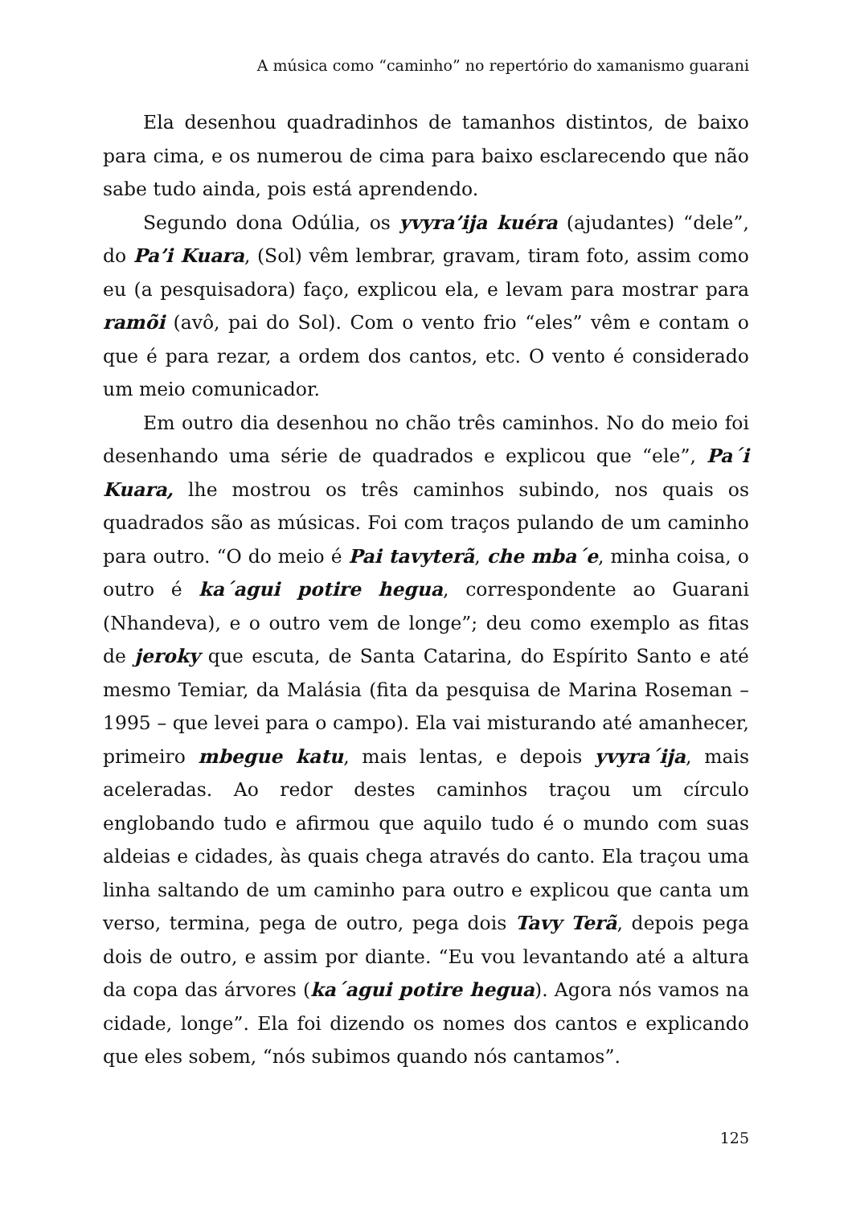A música como “caminho” no repertório do xamanismo guarani
Ela desenhou quadradinhos de tamanhos distintos, de baixo para cima, e os numerou de cima para baixo esclarecendo que não sabe tudo ainda, pois está aprendendo.
Segundo dona Odúlia, os yvyra’ija kuéra (ajudantes) “dele”, do Pa’i Kuara, (Sol) vêm lembrar, gravam, tiram foto, assim como eu (a pesquisadora) faço, explicou ela, e levam para mostrar para ramõi (avô, pai do Sol). Com o vento frio “eles” vêm e contam o que é para rezar, a ordem dos cantos, etc. O vento é considerado um meio comunicador.
Em outro dia desenhou no chão três caminhos. No do meio foi desenhando uma série de quadrados e explicou que “ele”, Pa´i Kuara, lhe mostrou os três caminhos subindo, nos quais os quadrados são as músicas. Foi com traços pulando de um caminho para outro. “O do meio é Pai tavyterã, che mba´e, minha coisa, o outro é ka´agui potire hegua, correspondente ao Guarani (Nhandeva), e o outro vem de longe”; deu como exemplo as fitas de jeroky que escuta, de Santa Catarina, do Espírito Santo e até mesmo Temiar, da Malásia (fita da pesquisa de Marina Roseman – 1995 – que levei para o campo). Ela vai misturando até amanhecer, primeiro mbegue katu, mais lentas, e depois yvyra´ija, mais aceleradas. Ao redor destes caminhos traçou um círculo englobando tudo e afirmou que aquilo tudo é o mundo com suas aldeias e cidades, às quais chega através do canto. Ela traçou uma linha saltando de um caminho para outro e explicou que canta um verso, termina, pega de outro, pega dois Tavy Terã, depois pega dois de outro, e assim por diante. “Eu vou levantando até a altura da copa das árvores (ka´agui potire hegua). Agora nós vamos na cidade, longe”. Ela foi dizendo os nomes dos cantos e explicando que eles sobem, “nós subimos quando nós cantamos”.
125